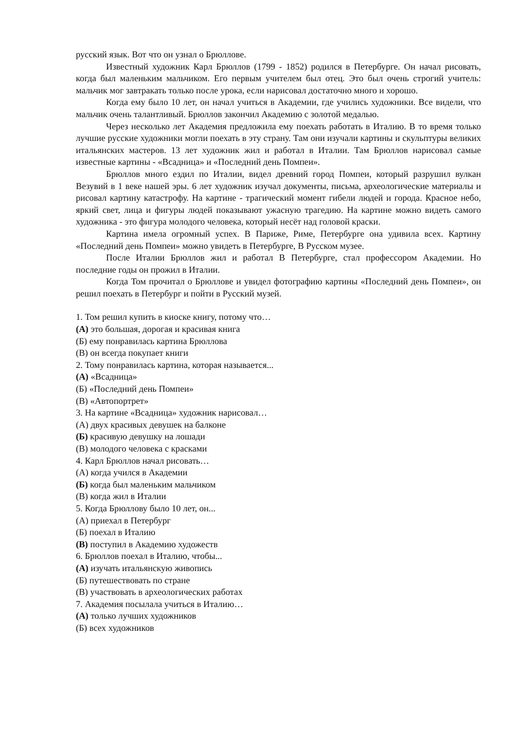русский язык. Вот что он узнал о Брюллове.
Известный художник Карл Брюллов (1799 - 1852) родился в Петербурге. Он начал рисовать, когда был маленьким мальчиком. Его первым учителем был отец. Это был очень строгий учитель: мальчик мог завтракать только после урока, если нарисовал достаточно много и хорошо.
Когда ему было 10 лет, он начал учиться в Академии, где учились художники. Все видели, что мальчик очень талантливый. Брюллов закончил Академию с золотой медалью.
Через несколько лет Академия предложила ему поехать работать в Италию. В то время только лучшие русские художники могли поехать в эту страну. Там они изучали картины и скульптуры великих итальянских мастеров. 13 лет художник жил и работал в Италии. Там Брюллов нарисовал самые известные картины - «Всадница» и «Последний день Помпеи».
Брюллов много ездил по Италии, видел древний город Помпеи, который разрушил вулкан Везувий в 1 веке нашей эры. 6 лет художник изучал документы, письма, археологические материалы и рисовал картину катастрофу. На картине - трагический момент гибели людей и города. Красное небо, яркий свет, лица и фигуры людей показывают ужасную трагедию. На картине можно видеть самого художника - это фигура молодого человека, который несёт над головой краски.
Картина имела огромный успех. В Париже, Риме, Петербурге она удивила всех. Картину «Последний день Помпеи» можно увидеть в Петербурге, В Русском музее.
После Италии Брюллов жил и работал В Петербурге, стал профессором Академии. Но последние годы он прожил в Италии.
Когда Том прочитал о Брюллове и увидел фотографию картины «Последний день Помпеи», он решил поехать в Петербург и пойти в Русский музей.
1. Том решил купить в киоске книгу, потому что…
(А) это большая, дорогая и красивая книга
(Б) ему понравилась картина Брюллова
(В) он всегда покупает книги
2. Тому понравилась картина, которая называется...
(А) «Всадница»
(Б) «Последний день Помпеи»
(В) «Автопортрет»
3. На картине «Всадница» художник нарисовал…
(А) двух красивых девушек на балконе
(Б) красивую девушку на лошади
(В) молодого человека с красками
4. Карл Брюллов начал рисовать…
(А) когда учился в Академии
(Б) когда был маленьким мальчиком
(В) когда жил в Италии
5. Когда Брюллову было 10 лет, он...
(А) приехал в Петербург
(Б) поехал в Италию
(В) поступил в Академию художеств
6. Брюллов поехал в Италию, чтобы...
(А) изучать итальянскую живопись
(Б) путешествовать по стране
(В) участвовать в археологических работах
7. Академия посылала учиться в Италию…
(А) только лучших художников
(Б) всех художников